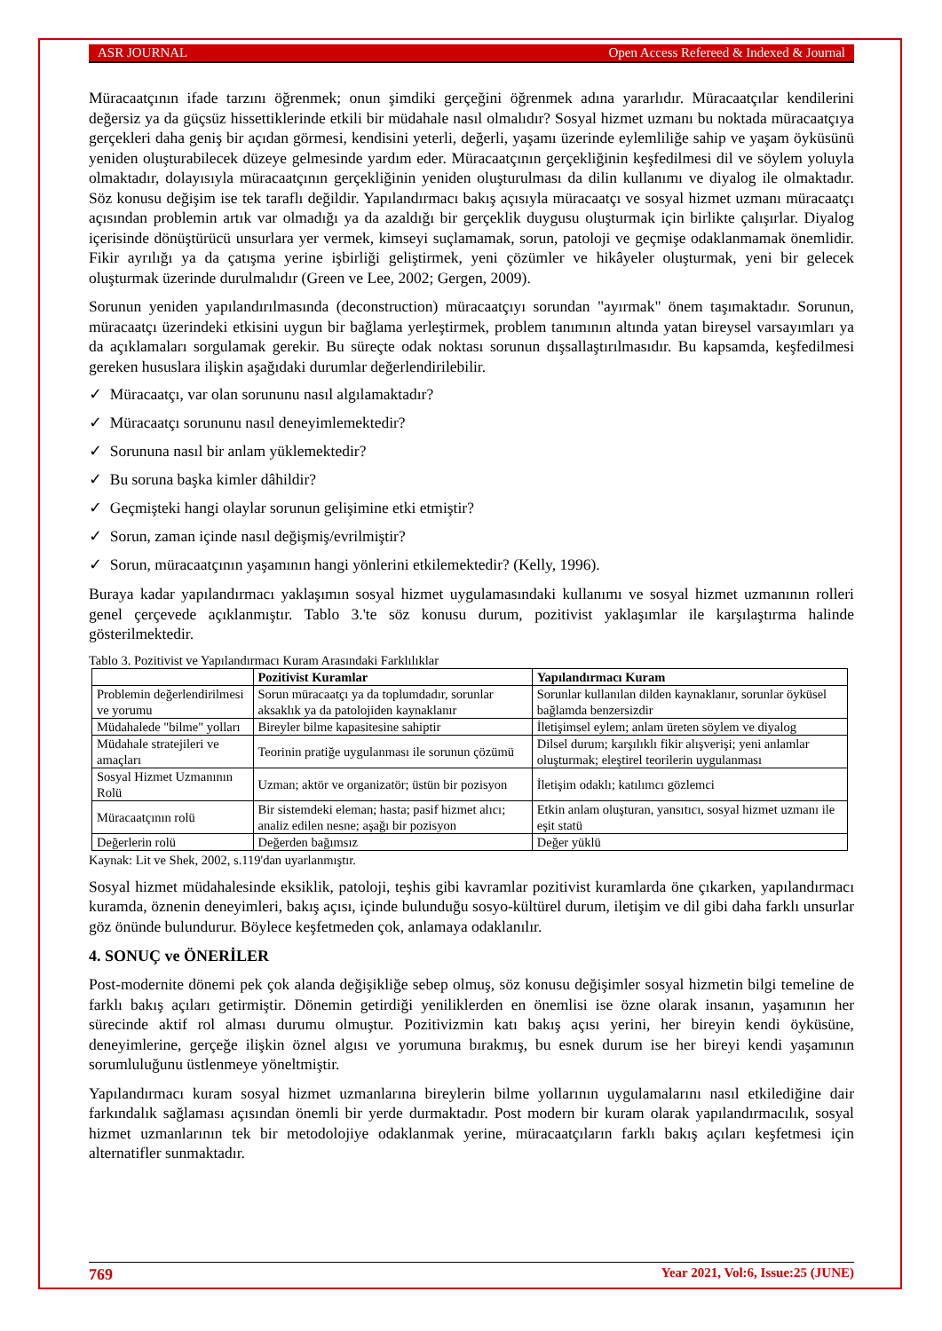ASR JOURNAL Open Access Refereed & Indexed & Journal
Müracaatçının ifade tarzını öğrenmek; onun şimdiki gerçeğini öğrenmek adına yararlıdır. Müracaatçılar kendilerini değersiz ya da güçsüz hissettiklerinde etkili bir müdahale nasıl olmalıdır? Sosyal hizmet uzmanı bu noktada müracaatçıya gerçekleri daha geniş bir açıdan görmesi, kendisini yeterli, değerli, yaşamı üzerinde eylemliliğe sahip ve yaşam öyküsünü yeniden oluşturabilecek düzeye gelmesinde yardım eder. Müracaatçının gerçekliğinin keşfedilmesi dil ve söylem yoluyla olmaktadır, dolayısıyla müracaatçının gerçekliğinin yeniden oluşturulması da dilin kullanımı ve diyalog ile olmaktadır. Söz konusu değişim ise tek taraflı değildir. Yapılandırmacı bakış açısıyla müracaatçı ve sosyal hizmet uzmanı müracaatçı açısından problemin artık var olmadığı ya da azaldığı bir gerçeklik duygusu oluşturmak için birlikte çalışırlar. Diyalog içerisinde dönüştürücü unsurlara yer vermek, kimseyi suçlamamak, sorun, patoloji ve geçmişe odaklanmamak önemlidir. Fikir ayrılığı ya da çatışma yerine işbirliği geliştirmek, yeni çözümler ve hikâyeler oluşturmak, yeni bir gelecek oluşturmak üzerinde durulmalıdır (Green ve Lee, 2002; Gergen, 2009).
Sorunun yeniden yapılandırılmasında (deconstruction) müracaatçıyı sorundan "ayırmak" önem taşımaktadır. Sorunun, müracaatçı üzerindeki etkisini uygun bir bağlama yerleştirmek, problem tanımının altında yatan bireysel varsayımları ya da açıklamaları sorgulamak gerekir. Bu süreçte odak noktası sorunun dışsallaştırılmasıdır. Bu kapsamda, keşfedilmesi gereken hususlara ilişkin aşağıdaki durumlar değerlendirilebilir.
✓ Müracaatçı, var olan sorununu nasıl algılamaktadır?
✓ Müracaatçı sorununu nasıl deneyimlemektedir?
✓ Sorununa nasıl bir anlam yüklemektedir?
✓ Bu soruna başka kimler dâhildir?
✓ Geçmişteki hangi olaylar sorunun gelişimine etki etmiştir?
✓ Sorun, zaman içinde nasıl değişmiş/evrilmiştir?
✓ Sorun, müracaatçının yaşamının hangi yönlerini etkilemektedir? (Kelly, 1996).
Buraya kadar yapılandırmacı yaklaşımın sosyal hizmet uygulamasındaki kullanımı ve sosyal hizmet uzmanının rolleri genel çerçevede açıklanmıştır. Tablo 3.'te söz konusu durum, pozitivist yaklaşımlar ile karşılaştırma halinde gösterilmektedir.
Tablo 3. Pozitivist ve Yapılandırmacı Kuram Arasındaki Farklılıklar
| | Pozitivist Kuramlar | Yapılandırmacı Kuram |
| --- | --- | --- |
| Problemin değerlendirilmesi ve yorumu | Sorun müracaatçı ya da toplumdadır, sorunlar aksaklık ya da patolojiden kaynaklanır | Sorunlar kullanılan dilden kaynaklanır, sorunlar öyküsel bağlamda benzersizdir |
| Müdahalede "bilme" yolları | Bireyler bilme kapasitesine sahiptir | İletişimsel eylem; anlam üreten söylem ve diyalog |
| Müdahale stratejileri ve amaçları | Teorinin pratiğe uygulanması ile sorunun çözümü | Dilsel durum; karşılıklı fikir alışverişi; yeni anlamlar oluşturmak; eleştirel teorilerin uygulanması |
| Sosyal Hizmet Uzmanının Rolü | Uzman; aktör ve organizatör; üstün bir pozisyon | İletişim odaklı; katılımcı gözlemci |
| Müracaatçının rolü | Bir sistemdeki eleman; hasta; pasif hizmet alıcı; analiz edilen nesne; aşağı bir pozisyon | Etkin anlam oluşturan, yansıtıcı, sosyal hizmet uzmanı ile eşit statü |
| Değerlerin rolü | Değerden bağımsız | Değer yüklü |
Kaynak: Lit ve Shek, 2002, s.119'dan uyarlanmıştır.
Sosyal hizmet müdahalesinde eksiklik, patoloji, teşhis gibi kavramlar pozitivist kuramlarda öne çıkarken, yapılandırmacı kuramda, öznenin deneyimleri, bakış açısı, içinde bulunduğu sosyo-kültürel durum, iletişim ve dil gibi daha farklı unsurlar göz önünde bulundurur. Böylece keşfetmeden çok, anlamaya odaklanılır.
4. SONUÇ ve ÖNERİLER
Post-modernite dönemi pek çok alanda değişikliğe sebep olmuş, söz konusu değişimler sosyal hizmetin bilgi temeline de farklı bakış açıları getirmiştir. Dönemin getirdiği yeniliklerden en önemlisi ise özne olarak insanın, yaşamının her sürecinde aktif rol alması durumu olmuştur. Pozitivizmin katı bakış açısı yerini, her bireyin kendi öyküsüne, deneyimlerine, gerçeğe ilişkin öznel algısı ve yorumuna bırakmış, bu esnek durum ise her bireyi kendi yaşamının sorumluluğunu üstlenmeye yöneltmiştir.
Yapılandırmacı kuram sosyal hizmet uzmanlarına bireylerin bilme yollarının uygulamalarını nasıl etkilediğine dair farkındalık sağlaması açısından önemli bir yerde durmaktadır. Post modern bir kuram olarak yapılandırmacılık, sosyal hizmet uzmanlarının tek bir metodolojiye odaklanmak yerine, müracaatçıların farklı bakış açıları keşfetmesi için alternatifler sunmaktadır.
769 Year 2021, Vol:6, Issue:25 (JUNE)